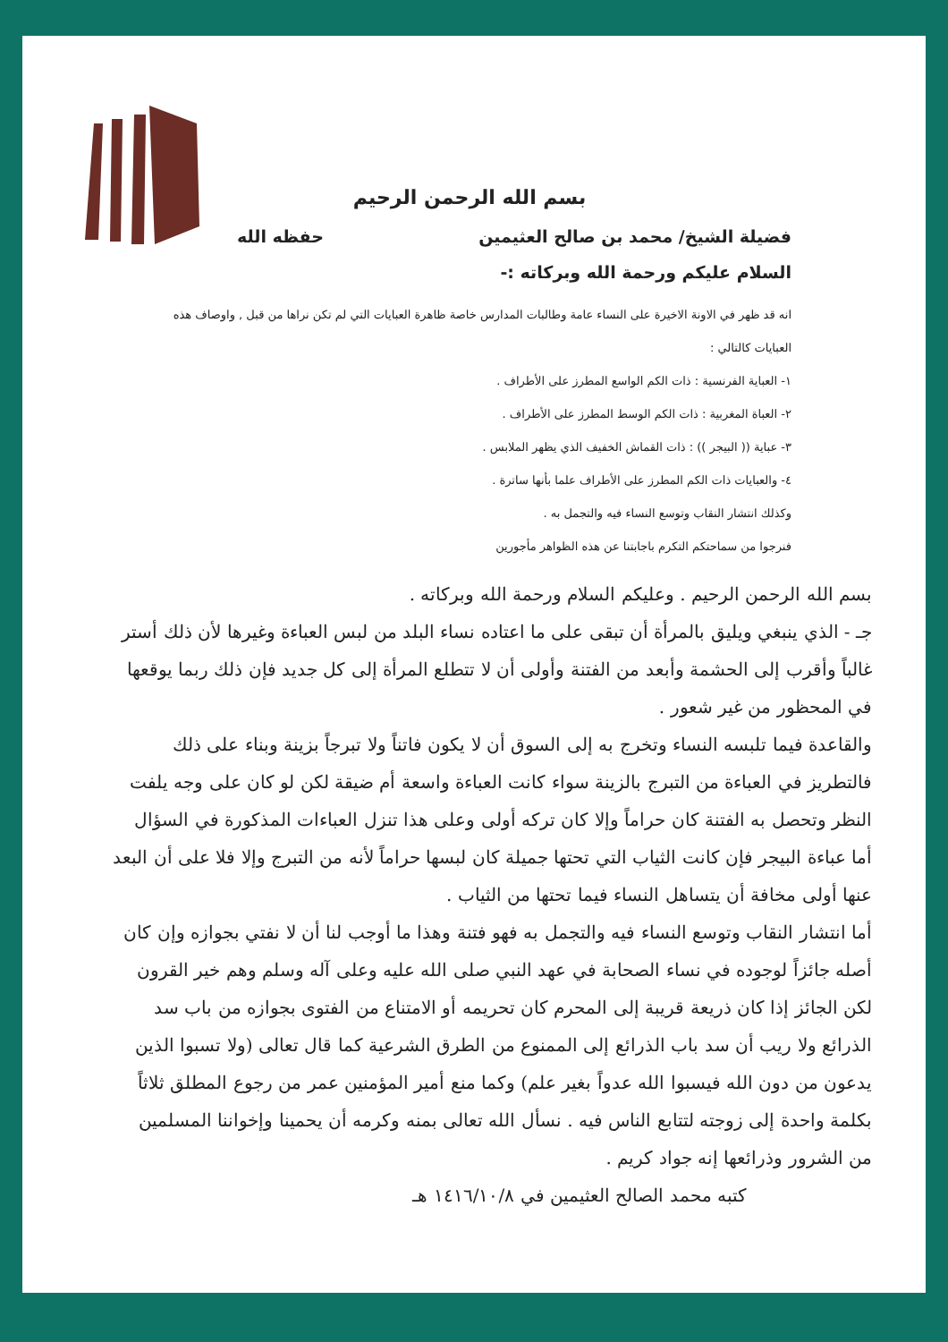بسم الله الرحمن الرحيم
فضيلة الشيخ/ محمد بن صالح العثيمين حفظه الله
السلام عليكم ورحمة الله وبركاته :-
انه قد ظهر في الاونة الاخيرة على النساء عامة وطالبات المدارس خاصة ظاهرة العبايات التي لم تكن نراها من قبل , واوصاف هذه العبايات كالتالي :
١- العباية الفرنسية : ذات الكم الواسع المطرز على الأطراف .
٢- العباة المغربية : ذات الكم الوسط المطرز على الأطراف .
٣- عباية (( البيجر )) : ذات القماش الخفيف الذي يظهر الملابس .
٤- والعبايات ذات الكم المطرز على الأطراف علما بأنها ساترة .
وكذلك انتشار النقاب وتوسع النساء فيه والتجمل به .
فنرجوا من سماحتكم التكرم باجابتنا عن هذه الظواهر مأجورين
بسم الله الرحمن الرحيم . وعليكم السلام ورحمة الله وبركاته .
جـ - الذي ينبغي ويليق بالمرأة أن تبقى على ما اعتاده نساء البلد من لبس العباءة وغيرها لأن ذلك أستر غالباً وأقرب إلى الحشمة وأبعد من الفتنة وأولى أن لا تتطلع المرأة إلى كل جديد فإن ذلك ربما يوقعها في المحظور من غير شعور .
والقاعدة فيما تلبسه النساء وتخرج به إلى السوق أن لا يكون فاتناً ولا تبرجاً بزينة وبناء على ذلك فالتطريز في العباءة من التبرج بالزينة سواء كانت العباءة واسعة أم ضيقة لكن لو كان على وجه يلفت النظر وتحصل به الفتنة كان حراماً وإلا كان تركه أولى وعلى هذا تنزل العباءات المذكورة في السؤال أما عباءة البيجر فإن كانت الثياب التي تحتها جميلة كان لبسها حراماً لأنه من التبرج وإلا فلا على أن البعد عنها أولى مخافة أن يتساهل النساء فيما تحتها من الثياب .
أما انتشار النقاب وتوسع النساء فيه والتجمل به فهو فتنة وهذا ما أوجب لنا أن لا نفتي بجوازه وإن كان أصله جائزاً لوجوده في نساء الصحابة في عهد النبي صلى الله عليه وعلى آله وسلم وهم خير القرون لكن الجائز إذا كان ذريعة قريبة إلى المحرم كان تحريمه أو الامتناع من الفتوى بجوازه من باب سد الذرائع ولا ريب أن سد باب الذرائع إلى الممنوع من الطرق الشرعية كما قال تعالى (ولا تسبوا الذين يدعون من دون الله فيسبوا الله عدواً بغير علم) وكما منع أمير المؤمنين عمر من رجوع المطلق ثلاثاً بكلمة واحدة إلى زوجته لتتابع الناس فيه . نسأل الله تعالى بمنه وكرمه أن يحمينا وإخواننا المسلمين من الشرور وذرائعها إنه جواد كريم .
كتبه محمد الصالح العثيمين في ١٤١٦/١٠/٨ هـ